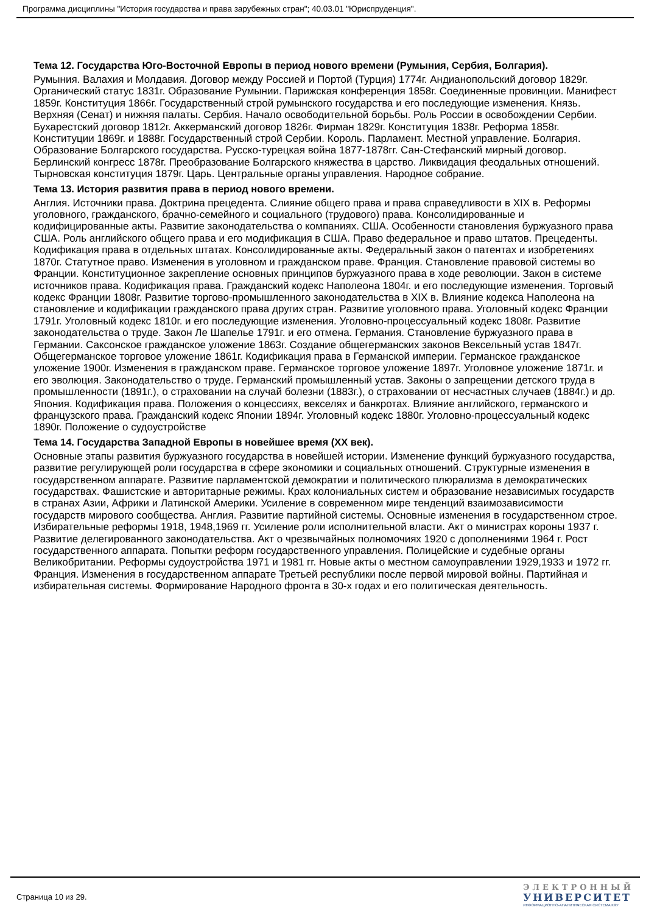Программа дисциплины "История государства и права зарубежных стран"; 40.03.01 "Юриспруденция".
Тема 12. Государства Юго-Восточной Европы в период нового времени (Румыния, Сербия, Болгария).
Румыния. Валахия и Молдавия. Договор между Россией и Портой (Турция) 1774г. Андианопольский договор 1829г. Органический статус 1831г. Образование Румынии. Парижская конференция 1858г. Соединенные провинции. Манифест 1859г. Конституция 1866г. Государственный строй румынского государства и его последующие изменения. Князь. Верхняя (Сенат) и нижняя палаты. Сербия. Начало освободительной борьбы. Роль России в освобождении Сербии. Бухарестский договор 1812г. Аккерманский договор 1826г. Фирман 1829г. Конституция 1838г. Реформа 1858г. Конституции 1869г. и 1888г. Государственный строй Сербии. Король. Парламент. Местной управление. Болгария. Образование Болгарского государства. Русско-турецкая война 1877-1878гг. Сан-Стефанский мирный договор. Берлинский конгресс 1878г. Преобразование Болгарского княжества в царство. Ликвидация феодальных отношений. Тырновская конституция 1879г. Царь. Центральные органы управления. Народное собрание.
Тема 13. История развития права в период нового времени.
Англия. Источники права. Доктрина прецедента. Слияние общего права и права справедливости в XIX в. Реформы уголовного, гражданского, брачно-семейного и социального (трудового) права. Консолидированные и кодифицированные акты. Развитие законодательства о компаниях. США. Особенности становления буржуазного права США. Роль английского общего права и его модификация в США. Право федеральное и право штатов. Прецеденты. Кодификация права в отдельных штатах. Консолидированные акты. Федеральный закон о патентах и изобретениях 1870г. Статутное право. Изменения в уголовном и гражданском праве. Франция. Становление правовой системы во Франции. Конституционное закрепление основных принципов буржуазного права в ходе революции. Закон в системе источников права. Кодификация права. Гражданский кодекс Наполеона 1804г. и его последующие изменения. Торговый кодекс Франции 1808г. Развитие торгово-промышленного законодательства в XIX в. Влияние кодекса Наполеона на становление и кодификации гражданского права других стран. Развитие уголовного права. Уголовный кодекс Франции 1791г. Уголовный кодекс 1810г. и его последующие изменения. Уголовно-процессуальный кодекс 1808г. Развитие законодательства о труде. Закон Ле Шапелье 1791г. и его отмена. Германия. Становление буржуазного права в Германии. Саксонское гражданское уложение 1863г. Создание общегерманских законов Вексельный устав 1847г. Общегерманское торговое уложение 1861г. Кодификация права в Германской империи. Германское гражданское уложение 1900г. Изменения в гражданском праве. Германское торговое уложение 1897г. Уголовное уложение 1871г. и его эволюция. Законодательство о труде. Германский промышленный устав. Законы о запрещении детского труда в промышленности (1891г.), о страховании на случай болезни (1883г.), о страховании от несчастных случаев (1884г.) и др. Япония. Кодификация права. Положения о концессиях, векселях и банкротах. Влияние английского, германского и французского права. Гражданский кодекс Японии 1894г. Уголовный кодекс 1880г. Уголовно-процессуальный кодекс 1890г. Положение о судоустройстве
Тема 14. Государства Западной Европы в новейшее время (XX век).
Основные этапы развития буржуазного государства в новейшей истории. Изменение функций буржуазного государства, развитие регулирующей роли государства в сфере экономики и социальных отношений. Структурные изменения в государственном аппарате. Развитие парламентской демократии и политического плюрализма в демократических государствах. Фашистские и авторитарные режимы. Крах колониальных систем и образование независимых государств в странах Азии, Африки и Латинской Америки. Усиление в современном мире тенденций взаимозависимости государств мирового сообщества. Англия. Развитие партийной системы. Основные изменения в государственном строе. Избирательные реформы 1918, 1948,1969 гг. Усиление роли исполнительной власти. Акт о министрах короны 1937 г. Развитие делегированного законодательства. Акт о чрезвычайных полномочиях 1920 с дополнениями 1964 г. Рост государственного аппарата. Попытки реформ государственного управления. Полицейские и судебные органы Великобритании. Реформы судоустройства 1971 и 1981 гг. Новые акты о местном самоуправлении 1929,1933 и 1972 гг. Франция. Изменения в государственном аппарате Третьей республики после первой мировой войны. Партийная и избирательная системы. Формирование Народного фронта в 30-х годах и его политическая деятельность.
Страница 10 из 29.
ЭЛЕКТРОННЫЙ
УНИВЕРСИТЕТ
ИНФОРМАЦИОННО-АНАЛИТИЧЕСКАЯ СИСТЕМА КФУ